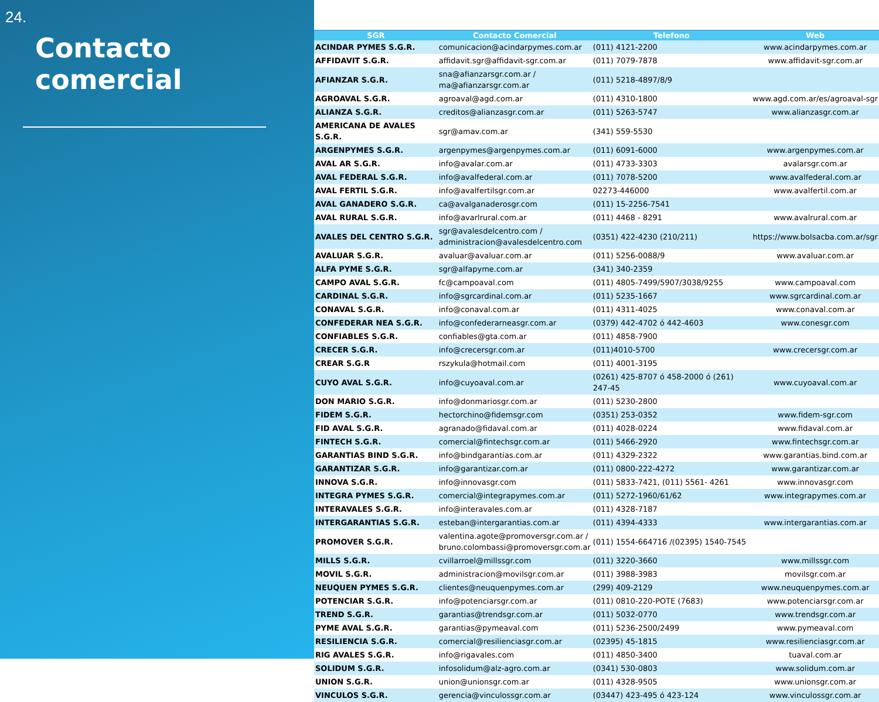24.
Contacto comercial
| SGR | Contacto Comercial | Telefono | Web |
| --- | --- | --- | --- |
| ACINDAR PYMES S.G.R. | comunicacion@acindarpymes.com.ar | (011) 4121-2200 | www.acindarpymes.com.ar |
| AFFIDAVIT S.G.R. | affidavit.sgr@affidavit-sgr.com.ar | (011) 7079-7878 | www.affidavit-sgr.com.ar |
| AFIANZAR S.G.R. | sna@afianzarsgr.com.ar / ma@afianzarsgr.com.ar | (011) 5218-4897/8/9 | |
| AGROAVAL S.G.R. | agroaval@agd.com.ar | (011) 4310-1800 | www.agd.com.ar/es/agroaval-sgr |
| ALIANZA S.G.R. | creditos@alianzasgr.com.ar | (011) 5263-5747 | www.alianzasgr.com.ar |
| AMERICANA DE AVALES S.G.R. | sgr@amav.com.ar | (341) 559-5530 | |
| ARGENPYMES S.G.R. | argenpymes@argenpymes.com.ar | (011) 6091-6000 | www.argenpymes.com.ar |
| AVAL AR S.G.R. | info@avalar.com.ar | (011) 4733-3303 | avalarsgr.com.ar |
| AVAL FEDERAL S.G.R. | info@avalfederal.com.ar | (011) 7078-5200 | www.avalfederal.com.ar |
| AVAL FERTIL S.G.R. | info@avalfertilsgr.com.ar | 02273-446000 | www.avalfertil.com.ar |
| AVAL GANADERO S.G.R. | ca@avalganaderosgr.com | (011) 15-2256-7541 | |
| AVAL RURAL S.G.R. | info@avarlrural.com.ar | (011) 4468 - 8291 | www.avalrural.com.ar |
| AVALES DEL CENTRO S.G.R. | sgr@avalesdelcentro.com / administracion@avalesdelcentro.com | (0351) 422-4230 (210/211) | https://www.bolsacba.com.ar/sgr |
| AVALUAR S.G.R. | avaluar@avaluar.com.ar | (011) 5256-0088/9 | www.avaluar.com.ar |
| ALFA PYME S.G.R. | sgr@alfapyme.com.ar | (341) 340-2359 | |
| CAMPO AVAL S.G.R. | fc@campoaval.com | (011) 4805-7499/5907/3038/9255 | www.campoaval.com |
| CARDINAL S.G.R. | info@sgrcardinal.com.ar | (011) 5235-1667 | www.sgrcardinal.com.ar |
| CONAVAL S.G.R. | info@conaval.com.ar | (011) 4311-4025 | www.conaval.com.ar |
| CONFEDERAR NEA S.G.R. | info@confederarneasgr.com.ar | (0379) 442-4702 ó 442-4603 | www.conesgr.com |
| CONFIABLES S.G.R. | confiables@gta.com.ar | (011) 4858-7900 | |
| CRECER S.G.R. | info@crecersgr.com.ar | (011)4010-5700 | www.crecersgr.com.ar |
| CREAR S.G.R | rszykula@hotmail.com | (011) 4001-3195 | |
| CUYO AVAL S.G.R. | info@cuyoaval.com.ar | (0261) 425-8707 ó 458-2000 ó (261) 247-45 | www.cuyoaval.com.ar |
| DON MARIO S.G.R. | info@donmariosgr.com.ar | (011) 5230-2800 | |
| FIDEM S.G.R. | hectorchino@fidemsgr.com | (0351) 253-0352 | www.fidem-sgr.com |
| FID AVAL S.G.R. | agranado@fidaval.com.ar | (011) 4028-0224 | www.fidaval.com.ar |
| FINTECH S.G.R. | comercial@fintechsgr.com.ar | (011) 5466-2920 | www.fintechsgr.com.ar |
| GARANTIAS BIND S.G.R. | info@bindgarantias.com.ar | (011) 4329-2322 | www.garantias.bind.com.ar |
| GARANTIZAR S.G.R. | info@garantizar.com.ar | (011) 0800-222-4272 | www.garantizar.com.ar |
| INNOVA S.G.R. | info@innovasgr.com | (011) 5833-7421, (011) 5561- 4261 | www.innovasgr.com |
| INTEGRA PYMES S.G.R. | comercial@integrapymes.com.ar | (011) 5272-1960/61/62 | www.integrapymes.com.ar |
| INTERAVALES S.G.R. | info@interavales.com.ar | (011) 4328-7187 | |
| INTERGARANTIAS S.G.R. | esteban@intergarantias.com.ar | (011) 4394-4333 | www.intergarantias.com.ar |
| PROMOVER S.G.R. | valentina.agote@promoversgr.com.ar / bruno.colombassi@promoversgr.com.ar | (011) 1554-664716 /(02395) 1540-7545 | |
| MILLS S.G.R. | cvillarroel@millssgr.com | (011) 3220-3660 | www.millssgr.com |
| MOVIL S.G.R. | administracion@movilsgr.com.ar | (011) 3988-3983 | movilsgr.com.ar |
| NEUQUEN PYMES S.G.R. | clientes@neuquenpymes.com.ar | (299) 409-2129 | www.neuquenpymes.com.ar |
| POTENCIAR S.G.R. | info@potenciarsgr.com.ar | (011) 0810-220-POTE (7683) | www.potenciarsgr.com.ar |
| TREND S.G.R. | garantias@trendsgr.com.ar | (011) 5032-0770 | www.trendsgr.com.ar |
| PYME AVAL S.G.R. | garantias@pymeaval.com | (011) 5236-2500/2499 | www.pymeaval.com |
| RESILIENCIA S.G.R. | comercial@resilienciasgr.com.ar | (02395) 45-1815 | www.resilienciasgr.com.ar |
| RIG AVALES S.G.R. | info@rigavales.com | (011) 4850-3400 | tuaval.com.ar |
| SOLIDUM S.G.R. | infosolidum@alz-agro.com.ar | (0341) 530-0803 | www.solidum.com.ar |
| UNION S.G.R. | union@unionsgr.com.ar | (011) 4328-9505 | www.unionsgr.com.ar |
| VINCULOS S.G.R. | gerencia@vinculossgr.com.ar | (03447) 423-495 ó 423-124 | www.vinculossgr.com.ar |